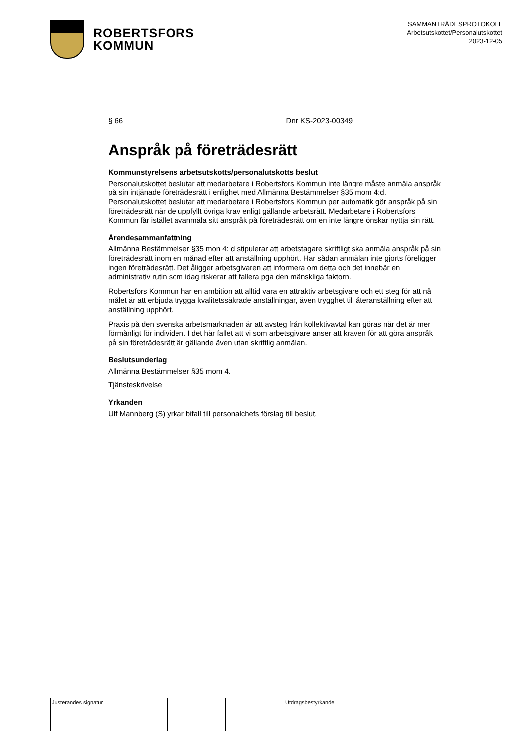ROBERTSFORS
KOMMUN
SAMMANTRÄDESPROTOKOLL
Arbetsutskottet/Personalutskottet
2023-12-05
§ 66 Dnr KS-2023-00349
Anspråk på företrädesrätt
Kommunstyrelsens arbetsutskotts/personalutskotts beslut
Personalutskottet beslutar att medarbetare i Robertsfors Kommun inte längre måste anmäla anspråk på sin intjänade företrädesrätt i enlighet med Allmänna Bestämmelser §35 mom 4:d. Personalutskottet beslutar att medarbetare i Robertsfors Kommun per automatik gör anspråk på sin företrädesrätt när de uppfyllt övriga krav enligt gällande arbetsrätt. Medarbetare i Robertsfors Kommun får istället avanmäla sitt anspråk på företrädesrätt om en inte längre önskar nyttja sin rätt.
Ärendesammanfattning
Allmänna Bestämmelser §35 mon 4: d stipulerar att arbetstagare skriftligt ska anmäla anspråk på sin företrädesrätt inom en månad efter att anställning upphört. Har sådan anmälan inte gjorts föreligger ingen företrädesrätt. Det åligger arbetsgivaren att informera om detta och det innebär en administrativ rutin som idag riskerar att fallera pga den mänskliga faktorn.
Robertsfors Kommun har en ambition att alltid vara en attraktiv arbetsgivare och ett steg för att nå målet är att erbjuda trygga kvalitetssäkrade anställningar, även trygghet till återanställning efter att anställning upphört.
Praxis på den svenska arbetsmarknaden är att avsteg från kollektivavtal kan göras när det är mer förmånligt för individen. I det här fallet att vi som arbetsgivare anser att kraven för att göra anspråk på sin företrädesrätt är gällande även utan skriftlig anmälan.
Beslutsunderlag
Allmänna Bestämmelser §35 mom 4.
Tjänsteskrivelse
Yrkanden
Ulf Mannberg (S) yrkar bifall till personalchefs förslag till beslut.
| Justerandes signatur | | | | Utdragsbestyrkande |